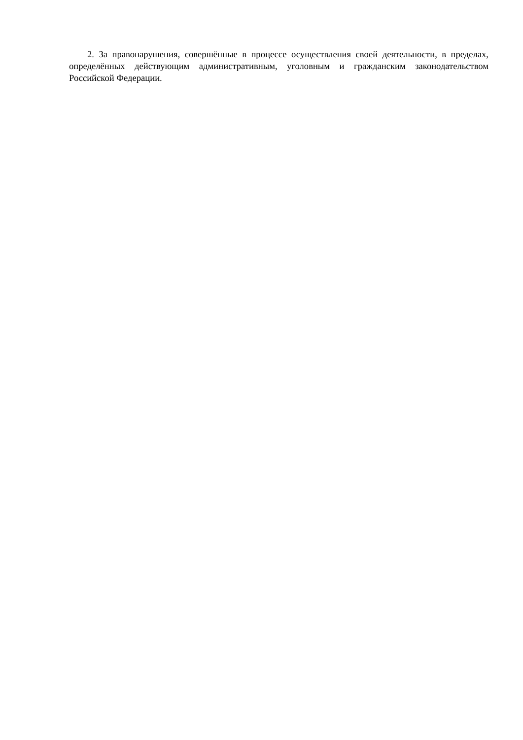2. За правонарушения, совершённые в процессе осуществления своей деятельности, в пределах, определённых действующим административным, уголовным и гражданским законодательством Российской Федерации.